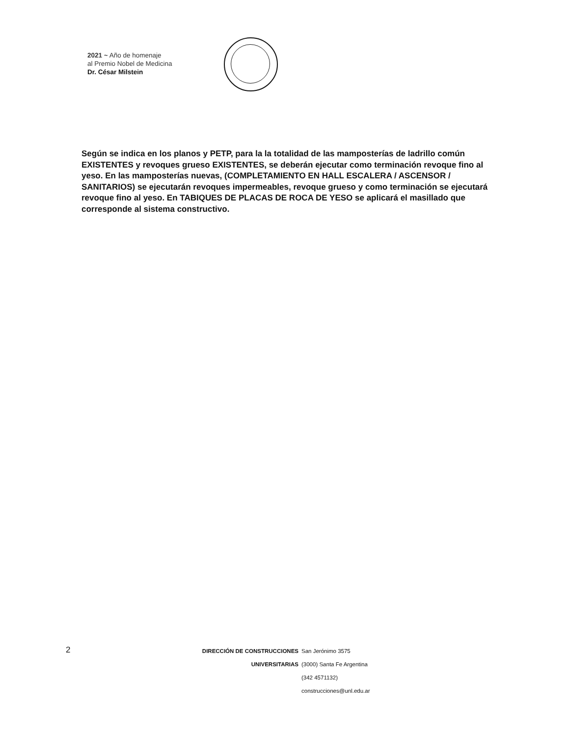2021 ~ Año de homenaje
al Premio Nobel de Medicina
Dr. César Milstein
Según se indica en los planos y PETP, para la la totalidad de las mamposterías de ladrillo común EXISTENTES y revoques grueso EXISTENTES, se deberán ejecutar como terminación revoque fino al yeso. En las mamposterías nuevas, (COMPLETAMIENTO EN HALL ESCALERA / ASCENSOR / SANITARIOS) se ejecutarán revoques impermeables, revoque grueso y como terminación se ejecutará revoque fino al yeso. En TABIQUES DE PLACAS DE ROCA DE YESO se aplicará el masillado que corresponde al sistema constructivo.
2
DIRECCIÓN DE CONSTRUCCIONES San Jerónimo 3575
UNIVERSITARIAS (3000) Santa Fe Argentina
(342 4571132)
construcciones@unl.edu.ar